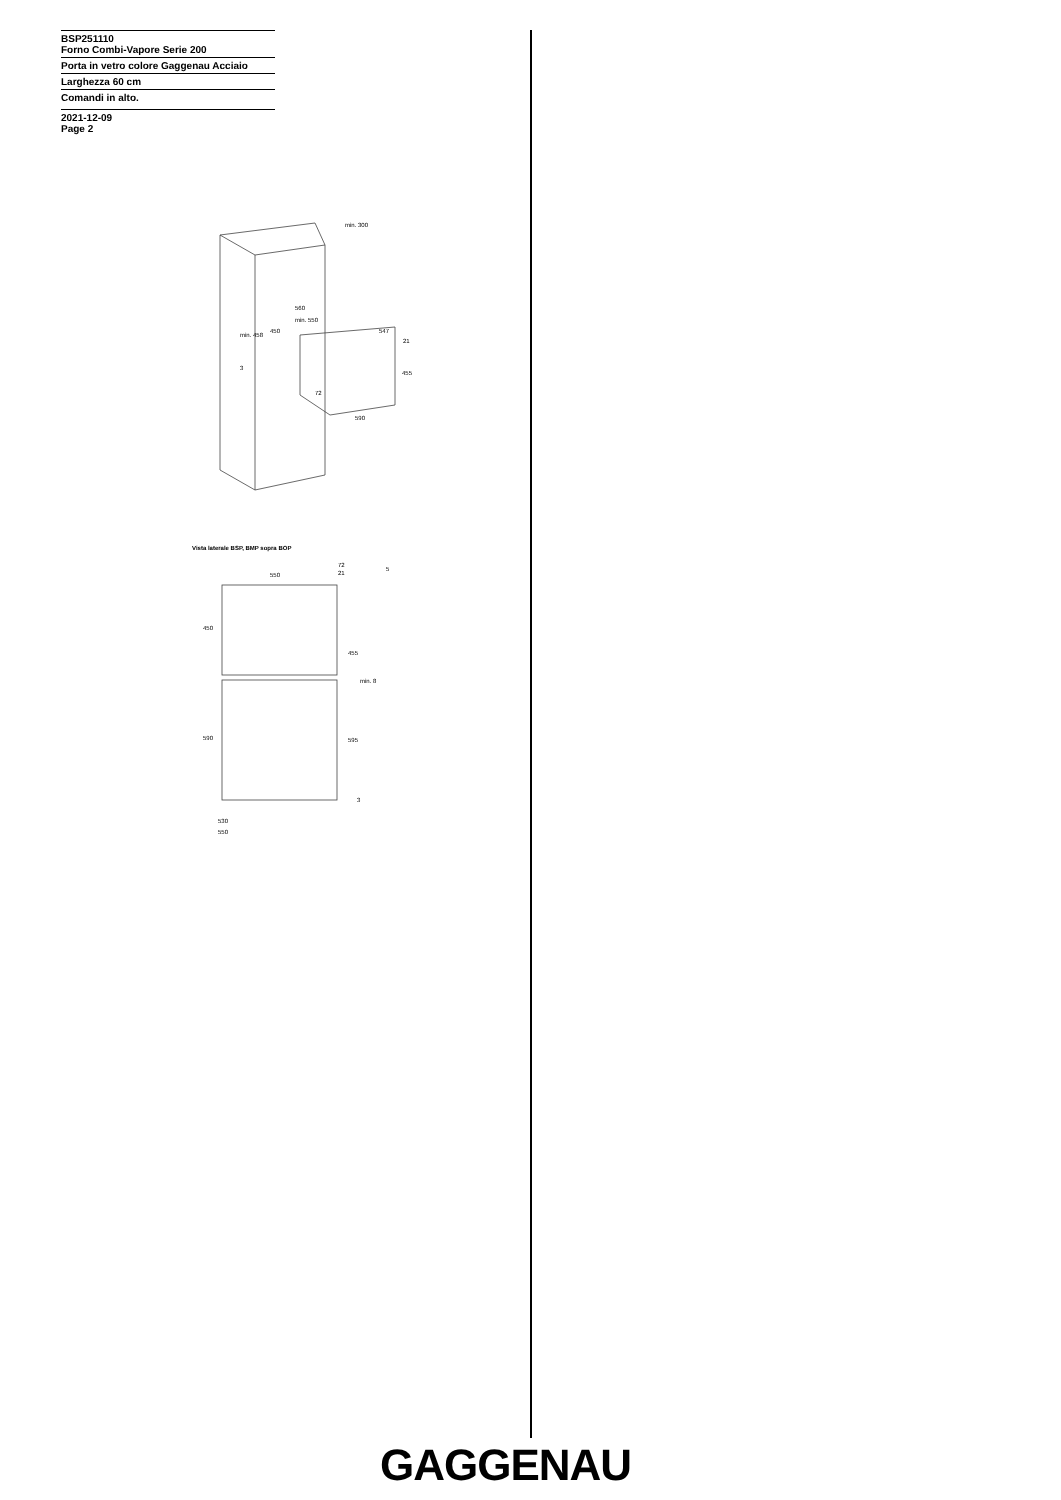BSP251110
Forno Combi-Vapore Serie 200
Porta in vetro colore Gaggenau Acciaio
Larghezza 60 cm
Comandi in alto.
2021-12-09
Page 2
min. 300
560
min. 550
547
21
455
450
min. 458
3
72
590
Vista laterale BSP, BMP sopra BOP
550
72
21
5
450
455
min. 8
590
595
3
530
550
GAGGENAU